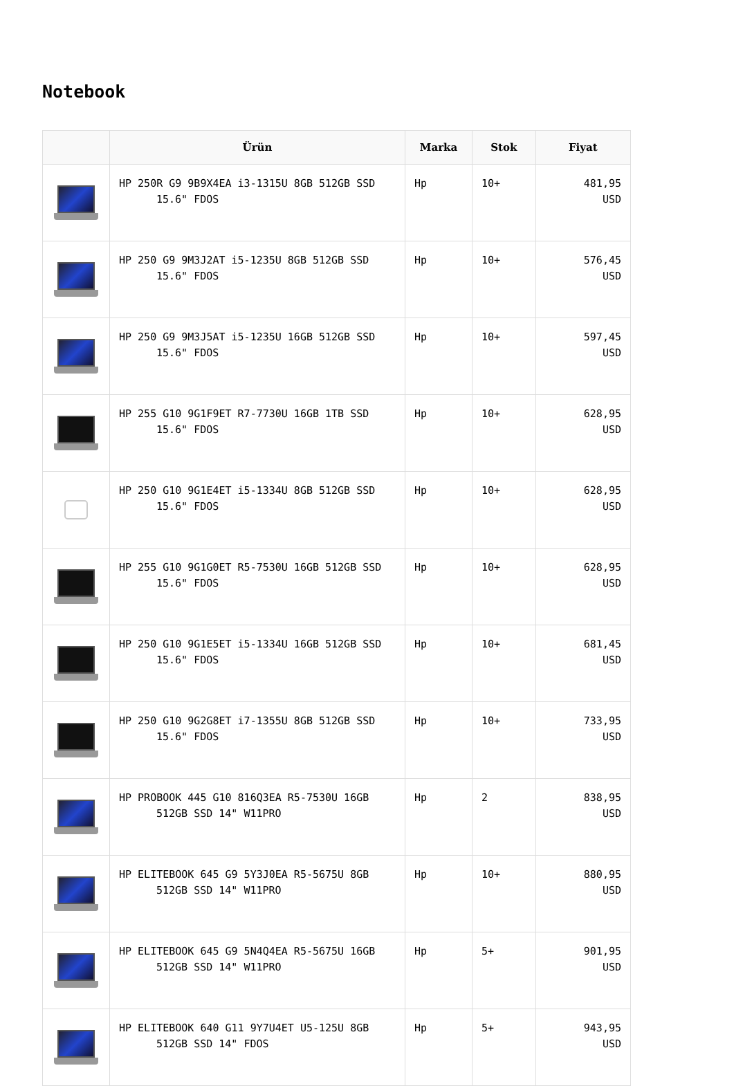Notebook
| | Ürün | Marka | Stok | Fiyat |
| --- | --- | --- | --- | --- |
| | HP 250R G9 9B9X4EA i3-1315U 8GB 512GB SSD 15.6" FDOS | Hp | 10+ | 481,95 USD |
| | HP 250 G9 9M3J2AT i5-1235U 8GB 512GB SSD 15.6" FDOS | Hp | 10+ | 576,45 USD |
| | HP 250 G9 9M3J5AT i5-1235U 16GB 512GB SSD 15.6" FDOS | Hp | 10+ | 597,45 USD |
| | HP 255 G10 9G1F9ET R7-7730U 16GB 1TB SSD 15.6" FDOS | Hp | 10+ | 628,95 USD |
| | HP 250 G10 9G1E4ET i5-1334U 8GB 512GB SSD 15.6" FDOS | Hp | 10+ | 628,95 USD |
| | HP 255 G10 9G1G0ET R5-7530U 16GB 512GB SSD 15.6" FDOS | Hp | 10+ | 628,95 USD |
| | HP 250 G10 9G1E5ET i5-1334U 16GB 512GB SSD 15.6" FDOS | Hp | 10+ | 681,45 USD |
| | HP 250 G10 9G2G8ET i7-1355U 8GB 512GB SSD 15.6" FDOS | Hp | 10+ | 733,95 USD |
| | HP PROBOOK 445 G10 816Q3EA R5-7530U 16GB 512GB SSD 14" W11PRO | Hp | 2 | 838,95 USD |
| | HP ELITEBOOK 645 G9 5Y3J0EA R5-5675U 8GB 512GB SSD 14" W11PRO | Hp | 10+ | 880,95 USD |
| | HP ELITEBOOK 645 G9 5N4Q4EA R5-5675U 16GB 512GB SSD 14" W11PRO | Hp | 5+ | 901,95 USD |
| | HP ELITEBOOK 640 G11 9Y7U4ET U5-125U 8GB 512GB SSD 14" FDOS | Hp | 5+ | 943,95 USD |